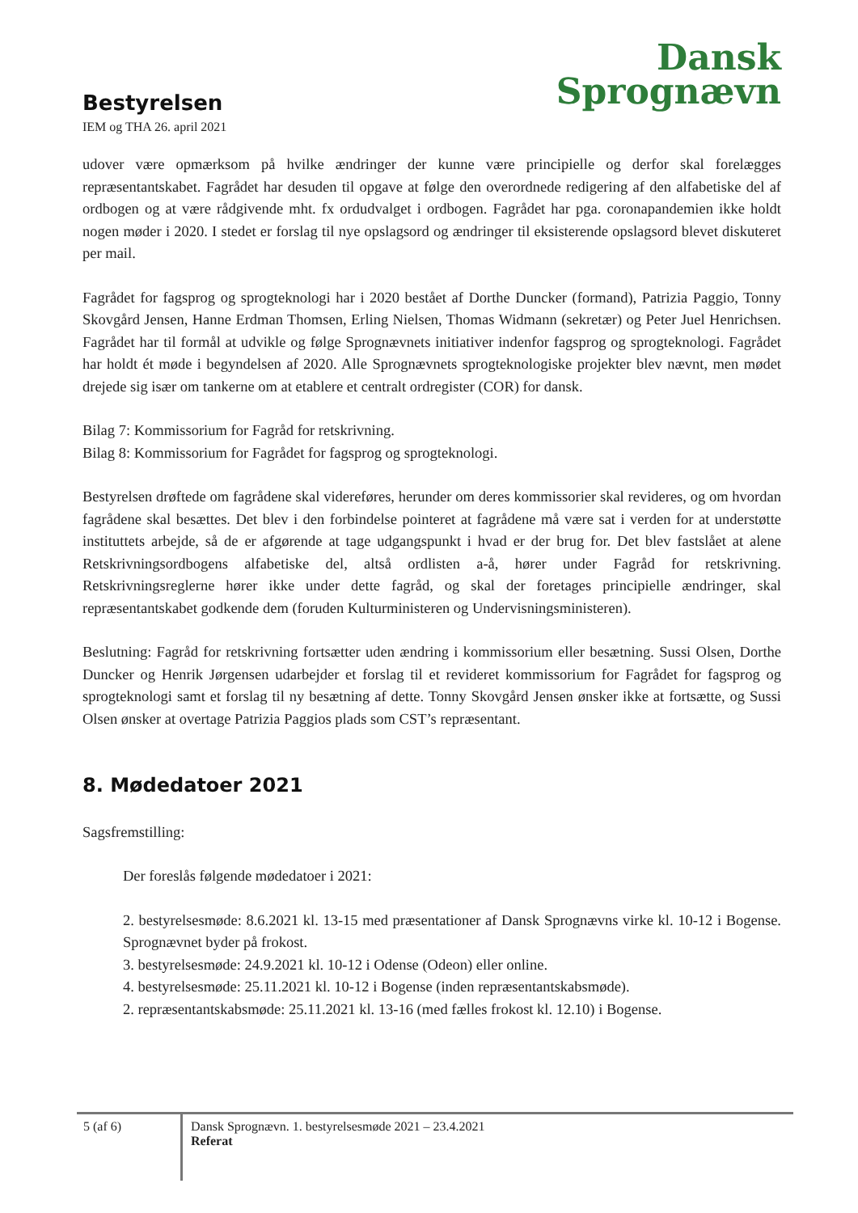Bestyrelsen
IEM og THA 26. april 2021
Dansk
Sprognævn
udover være opmærksom på hvilke ændringer der kunne være principielle og derfor skal forelægges repræsentantskabet. Fagrådet har desuden til opgave at følge den overordnede redigering af den alfabetiske del af ordbogen og at være rådgivende mht. fx ordudvalget i ordbogen. Fagrådet har pga. coronapandemien ikke holdt nogen møder i 2020. I stedet er forslag til nye opslagsord og ændringer til eksisterende opslagsord blevet diskuteret per mail.
Fagrådet for fagsprog og sprogteknologi har i 2020 bestået af Dorthe Duncker (formand), Patrizia Paggio, Tonny Skovgård Jensen, Hanne Erdman Thomsen, Erling Nielsen, Thomas Widmann (sekretær) og Peter Juel Henrichsen. Fagrådet har til formål at udvikle og følge Sprognævnets initiativer indenfor fagsprog og sprogteknologi. Fagrådet har holdt ét møde i begyndelsen af 2020. Alle Sprognævnets sprogteknologiske projekter blev nævnt, men mødet drejede sig især om tankerne om at etablere et centralt ordregister (COR) for dansk.
Bilag 7: Kommissorium for Fagråd for retskrivning.
Bilag 8: Kommissorium for Fagrådet for fagsprog og sprogteknologi.
Bestyrelsen drøftede om fagrådene skal videreføres, herunder om deres kommissorier skal revideres, og om hvordan fagrådene skal besættes. Det blev i den forbindelse pointeret at fagrådene må være sat i verden for at understøtte instituttets arbejde, så de er afgørende at tage udgangspunkt i hvad er der brug for. Det blev fastslået at alene Retskrivningsordbogens alfabetiske del, altså ordlisten a-å, hører under Fagråd for retskrivning. Retskrivningsreglerne hører ikke under dette fagråd, og skal der foretages principielle ændringer, skal repræsentantskabet godkende dem (foruden Kulturministeren og Undervisningsministeren).
Beslutning: Fagråd for retskrivning fortsætter uden ændring i kommissorium eller besætning. Sussi Olsen, Dorthe Duncker og Henrik Jørgensen udarbejder et forslag til et revideret kommissorium for Fagrådet for fagsprog og sprogteknologi samt et forslag til ny besætning af dette. Tonny Skovgård Jensen ønsker ikke at fortsætte, og Sussi Olsen ønsker at overtage Patrizia Paggios plads som CST’s repræsentant.
8. Mødedatoer 2021
Sagsfremstilling:
Der foreslås følgende mødedatoer i 2021:
2. bestyrelsesmøde: 8.6.2021 kl. 13-15 med præsentationer af Dansk Sprognævns virke kl. 10-12 i Bogense. Sprognævnet byder på frokost.
3. bestyrelsesmøde: 24.9.2021 kl. 10-12 i Odense (Odeon) eller online.
4. bestyrelsesmøde: 25.11.2021 kl. 10-12 i Bogense (inden repræsentantskabsmøde).
2. repræsentantskabsmøde: 25.11.2021 kl. 13-16 (med fælles frokost kl. 12.10) i Bogense.
5 (af 6) Dansk Sprognævn. 1. bestyrelsesmøde 2021 – 23.4.2021
Referat